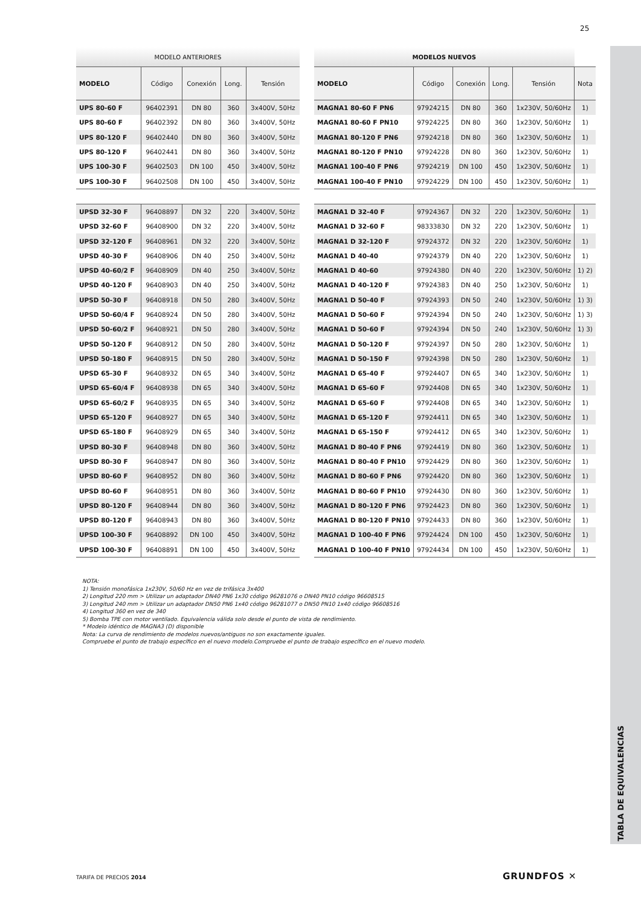25
TABLA DE EQUIVALENCIAS
| MODELO ANTERIORES | | | | |
| MODELO | Código | Conexión | Long. | Tensión |
| UPS 80-60 F | 96402391 | DN 80 | 360 | 3x400V, 50Hz |
| UPS 80-60 F | 96402392 | DN 80 | 360 | 3x400V, 50Hz |
| UPS 80-120 F | 96402440 | DN 80 | 360 | 3x400V, 50Hz |
| UPS 80-120 F | 96402441 | DN 80 | 360 | 3x400V, 50Hz |
| UPS 100-30 F | 96402503 | DN 100 | 450 | 3x400V, 50Hz |
| UPS 100-30 F | 96402508 | DN 100 | 450 | 3x400V, 50Hz |
| UPSD 32-30 F | 96408897 | DN 32 | 220 | 3x400V, 50Hz |
| UPSD 32-60 F | 96408900 | DN 32 | 220 | 3x400V, 50Hz |
| UPSD 32-120 F | 96408961 | DN 32 | 220 | 3x400V, 50Hz |
| UPSD 40-30 F | 96408906 | DN 40 | 250 | 3x400V, 50Hz |
| UPSD 40-60/2 F | 96408909 | DN 40 | 250 | 3x400V, 50Hz |
| UPSD 40-120 F | 96408903 | DN 40 | 250 | 3x400V, 50Hz |
| UPSD 50-30 F | 96408918 | DN 50 | 280 | 3x400V, 50Hz |
| UPSD 50-60/4 F | 96408924 | DN 50 | 280 | 3x400V, 50Hz |
| UPSD 50-60/2 F | 96408921 | DN 50 | 280 | 3x400V, 50Hz |
| UPSD 50-120 F | 96408912 | DN 50 | 280 | 3x400V, 50Hz |
| UPSD 50-180 F | 96408915 | DN 50 | 280 | 3x400V, 50Hz |
| UPSD 65-30 F | 96408932 | DN 65 | 340 | 3x400V, 50Hz |
| UPSD 65-60/4 F | 96408938 | DN 65 | 340 | 3x400V, 50Hz |
| UPSD 65-60/2 F | 96408935 | DN 65 | 340 | 3x400V, 50Hz |
| UPSD 65-120 F | 96408927 | DN 65 | 340 | 3x400V, 50Hz |
| UPSD 65-180 F | 96408929 | DN 65 | 340 | 3x400V, 50Hz |
| UPSD 80-30 F | 96408948 | DN 80 | 360 | 3x400V, 50Hz |
| UPSD 80-30 F | 96408947 | DN 80 | 360 | 3x400V, 50Hz |
| UPSD 80-60 F | 96408952 | DN 80 | 360 | 3x400V, 50Hz |
| UPSD 80-60 F | 96408951 | DN 80 | 360 | 3x400V, 50Hz |
| UPSD 80-120 F | 96408944 | DN 80 | 360 | 3x400V, 50Hz |
| UPSD 80-120 F | 96408943 | DN 80 | 360 | 3x400V, 50Hz |
| UPSD 100-30 F | 96408892 | DN 100 | 450 | 3x400V, 50Hz |
| UPSD 100-30 F | 96408891 | DN 100 | 450 | 3x400V, 50Hz |
| MODELOS NUEVOS | | | | | |
| MODELO | Código | Conexión | Long. | Tensión | Nota |
| MAGNA1 80-60 F PN6 | 97924215 | DN 80 | 360 | 1x230V, 50/60Hz | 1) |
| MAGNA1 80-60 F PN10 | 97924225 | DN 80 | 360 | 1x230V, 50/60Hz | 1) |
| MAGNA1 80-120 F PN6 | 97924218 | DN 80 | 360 | 1x230V, 50/60Hz | 1) |
| MAGNA1 80-120 F PN10 | 97924228 | DN 80 | 360 | 1x230V, 50/60Hz | 1) |
| MAGNA1 100-40 F PN6 | 97924219 | DN 100 | 450 | 1x230V, 50/60Hz | 1) |
| MAGNA1 100-40 F PN10 | 97924229 | DN 100 | 450 | 1x230V, 50/60Hz | 1) |
| MAGNA1 D 32-40 F | 97924367 | DN 32 | 220 | 1x230V, 50/60Hz | 1) |
| MAGNA1 D 32-60 F | 98333830 | DN 32 | 220 | 1x230V, 50/60Hz | 1) |
| MAGNA1 D 32-120 F | 97924372 | DN 32 | 220 | 1x230V, 50/60Hz | 1) |
| MAGNA1 D 40-40 | 97924379 | DN 40 | 220 | 1x230V, 50/60Hz | 1) |
| MAGNA1 D 40-60 | 97924380 | DN 40 | 220 | 1x230V, 50/60Hz | 1) 2) |
| MAGNA1 D 40-120 F | 97924383 | DN 40 | 250 | 1x230V, 50/60Hz | 1) |
| MAGNA1 D 50-40 F | 97924393 | DN 50 | 240 | 1x230V, 50/60Hz | 1) 3) |
| MAGNA1 D 50-60 F | 97924394 | DN 50 | 240 | 1x230V, 50/60Hz | 1) 3) |
| MAGNA1 D 50-60 F | 97924394 | DN 50 | 240 | 1x230V, 50/60Hz | 1) 3) |
| MAGNA1 D 50-120 F | 97924397 | DN 50 | 280 | 1x230V, 50/60Hz | 1) |
| MAGNA1 D 50-150 F | 97924398 | DN 50 | 280 | 1x230V, 50/60Hz | 1) |
| MAGNA1 D 65-40 F | 97924407 | DN 65 | 340 | 1x230V, 50/60Hz | 1) |
| MAGNA1 D 65-60 F | 97924408 | DN 65 | 340 | 1x230V, 50/60Hz | 1) |
| MAGNA1 D 65-60 F | 97924408 | DN 65 | 340 | 1x230V, 50/60Hz | 1) |
| MAGNA1 D 65-120 F | 97924411 | DN 65 | 340 | 1x230V, 50/60Hz | 1) |
| MAGNA1 D 65-150 F | 97924412 | DN 65 | 340 | 1x230V, 50/60Hz | 1) |
| MAGNA1 D 80-40 F PN6 | 97924419 | DN 80 | 360 | 1x230V, 50/60Hz | 1) |
| MAGNA1 D 80-40 F PN10 | 97924429 | DN 80 | 360 | 1x230V, 50/60Hz | 1) |
| MAGNA1 D 80-60 F PN6 | 97924420 | DN 80 | 360 | 1x230V, 50/60Hz | 1) |
| MAGNA1 D 80-60 F PN10 | 97924430 | DN 80 | 360 | 1x230V, 50/60Hz | 1) |
| MAGNA1 D 80-120 F PN6 | 97924423 | DN 80 | 360 | 1x230V, 50/60Hz | 1) |
| MAGNA1 D 80-120 F PN10 | 97924433 | DN 80 | 360 | 1x230V, 50/60Hz | 1) |
| MAGNA1 D 100-40 F PN6 | 97924424 | DN 100 | 450 | 1x230V, 50/60Hz | 1) |
| MAGNA1 D 100-40 F PN10 | 97924434 | DN 100 | 450 | 1x230V, 50/60Hz | 1) |
NOTA:
1) Tensión monofásica 1x230V, 50/60 Hz en vez de trifásica 3x400
2) Longitud 220 mm > Utilizar un adaptador DN40 PN6 1x30 código 96281076 o DN40 PN10 código 96608515
3) Longitud 240 mm > Utilizar un adaptador DN50 PN6 1x40 código 96281077 o DN50 PN10 1x40 código 96608516
4) Longitud 360 en vez de 340
5) Bomba TPE con motor ventilado. Equivalencia válida solo desde el punto de vista de rendimiento.
* Modelo idéntico de MAGNA3 (D) disponible
Nota: La curva de rendimiento de modelos nuevos/antiguos no son exactamente iguales.
Compruebe el punto de trabajo específico en el nuevo modelo.Compruebe el punto de trabajo específico en el nuevo modelo.
TARIFA DE PRECIOS 2014 GRUNDFOS ✕